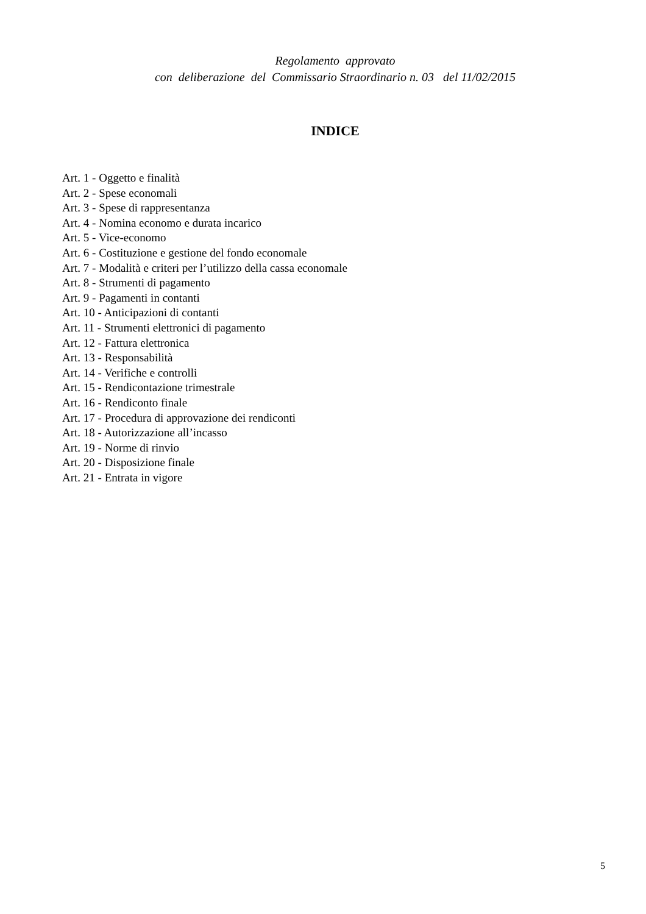Regolamento approvato
con deliberazione del Commissario Straordinario n. 03 del 11/02/2015
INDICE
Art. 1 - Oggetto e finalità
Art. 2 - Spese economali
Art. 3 - Spese di rappresentanza
Art. 4 - Nomina economo e durata incarico
Art. 5 - Vice-economo
Art. 6 - Costituzione e gestione del fondo economale
Art. 7 - Modalità e criteri per l’utilizzo della cassa economale
Art. 8 - Strumenti di pagamento
Art. 9 - Pagamenti in contanti
Art. 10 - Anticipazioni di contanti
Art. 11 - Strumenti elettronici di pagamento
Art. 12 - Fattura elettronica
Art. 13 - Responsabilità
Art. 14 - Verifiche e controlli
Art. 15 - Rendicontazione trimestrale
Art. 16 - Rendiconto finale
Art. 17 - Procedura di approvazione dei rendiconti
Art. 18 - Autorizzazione all’incasso
Art. 19 - Norme di rinvio
Art. 20 - Disposizione finale
Art. 21 - Entrata in vigore
5